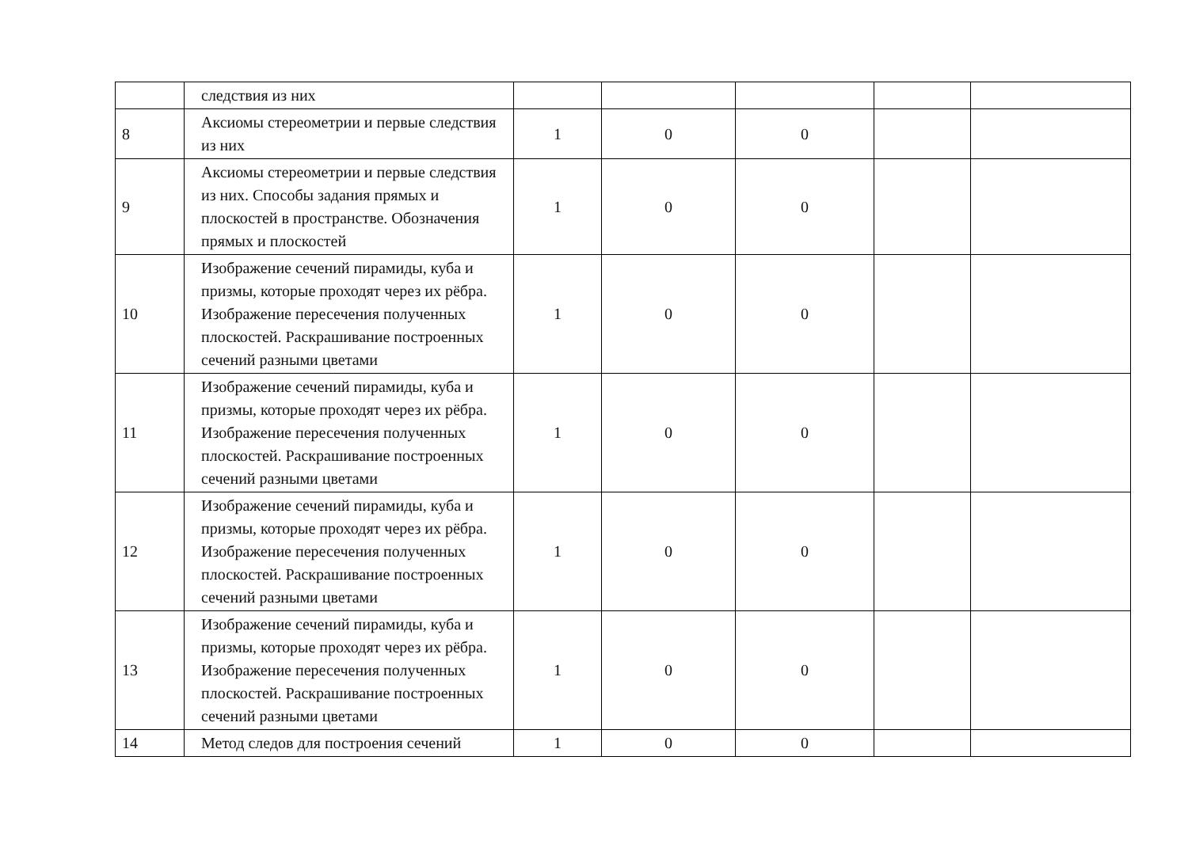| | следствия из них | | | | | |
| 8 | Аксиомы стереометрии и первые следствия из них | 1 | 0 | 0 | | |
| 9 | Аксиомы стереометрии и первые следствия из них. Способы задания прямых и плоскостей в пространстве. Обозначения прямых и плоскостей | 1 | 0 | 0 | | |
| 10 | Изображение сечений пирамиды, куба и призмы, которые проходят через их рёбра. Изображение пересечения полученных плоскостей. Раскрашивание построенных сечений разными цветами | 1 | 0 | 0 | | |
| 11 | Изображение сечений пирамиды, куба и призмы, которые проходят через их рёбра. Изображение пересечения полученных плоскостей. Раскрашивание построенных сечений разными цветами | 1 | 0 | 0 | | |
| 12 | Изображение сечений пирамиды, куба и призмы, которые проходят через их рёбра. Изображение пересечения полученных плоскостей. Раскрашивание построенных сечений разными цветами | 1 | 0 | 0 | | |
| 13 | Изображение сечений пирамиды, куба и призмы, которые проходят через их рёбра. Изображение пересечения полученных плоскостей. Раскрашивание построенных сечений разными цветами | 1 | 0 | 0 | | |
| 14 | Метод следов для построения сечений | 1 | 0 | 0 | | |